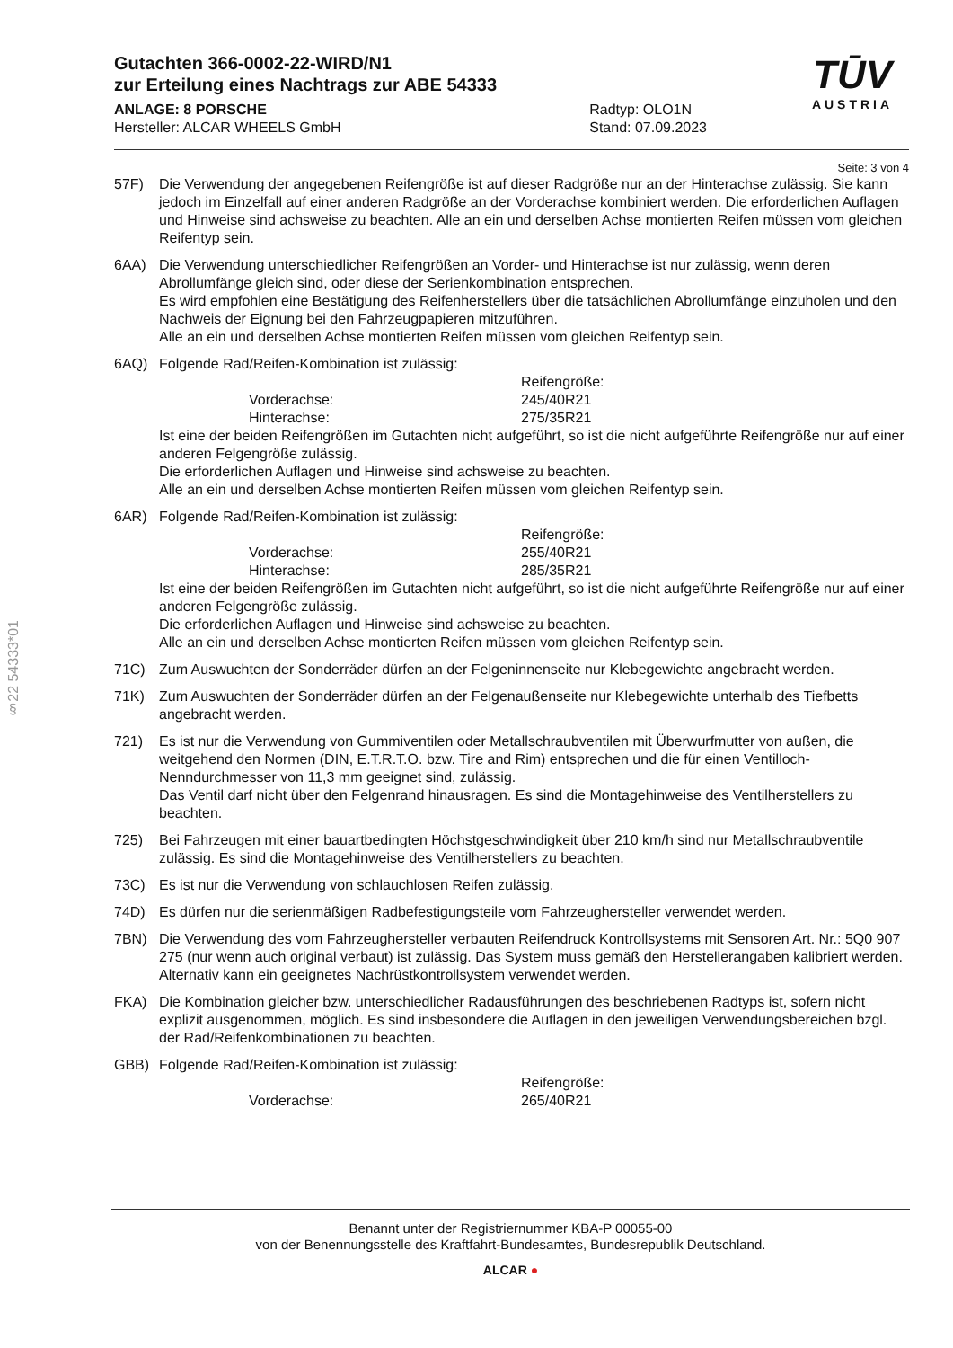§22 54333*01
Gutachten 366-0002-22-WIRD/N1
zur Erteilung eines Nachtrags zur ABE 54333
TŪV
AUSTRIA
ANLAGE: 8 PORSCHE
Hersteller: ALCAR WHEELS GmbH
Radtyp: OLO1N
Stand: 07.09.2023
Seite: 3 von 4
57F) Die Verwendung der angegebenen Reifengröße ist auf dieser Radgröße nur an der Hinterachse zulässig. Sie kann jedoch im Einzelfall auf einer anderen Radgröße an der Vorderachse kombiniert werden. Die erforderlichen Auflagen und Hinweise sind achsweise zu beachten. Alle an ein und derselben Achse montierten Reifen müssen vom gleichen Reifentyp sein.
6AA) Die Verwendung unterschiedlicher Reifengrößen an Vorder- und Hinterachse ist nur zulässig, wenn deren Abrollumfänge gleich sind, oder diese der Serienkombination entsprechen.
Es wird empfohlen eine Bestätigung des Reifenherstellers über die tatsächlichen Abrollumfänge einzuholen und den Nachweis der Eignung bei den Fahrzeugpapieren mitzuführen.
Alle an ein und derselben Achse montierten Reifen müssen vom gleichen Reifentyp sein.
6AQ) Folgende Rad/Reifen-Kombination ist zulässig:
Reifengröße: Vorderachse: 245/40R21 Hinterachse: 275/35R21
Ist eine der beiden Reifengrößen im Gutachten nicht aufgeführt, so ist die nicht aufgeführte Reifengröße nur auf einer anderen Felgengröße zulässig.
Die erforderlichen Auflagen und Hinweise sind achsweise zu beachten.
Alle an ein und derselben Achse montierten Reifen müssen vom gleichen Reifentyp sein.
6AR) Folgende Rad/Reifen-Kombination ist zulässig:
Reifengröße: Vorderachse: 255/40R21 Hinterachse: 285/35R21
Ist eine der beiden Reifengrößen im Gutachten nicht aufgeführt, so ist die nicht aufgeführte Reifengröße nur auf einer anderen Felgengröße zulässig.
Die erforderlichen Auflagen und Hinweise sind achsweise zu beachten.
Alle an ein und derselben Achse montierten Reifen müssen vom gleichen Reifentyp sein.
71C) Zum Auswuchten der Sonderräder dürfen an der Felgeninnenseite nur Klebegewichte angebracht werden.
71K) Zum Auswuchten der Sonderräder dürfen an der Felgenaußenseite nur Klebegewichte unterhalb des Tiefbetts angebracht werden.
721) Es ist nur die Verwendung von Gummiventilen oder Metallschraubventilen mit Überwurfmutter von außen, die weitgehend den Normen (DIN, E.T.R.T.O. bzw. Tire and Rim) entsprechen und die für einen Ventilloch-Nenndurchmesser von 11,3 mm geeignet sind, zulässig.
Das Ventil darf nicht über den Felgenrand hinausragen. Es sind die Montagehinweise des Ventilherstellers zu beachten.
725) Bei Fahrzeugen mit einer bauartbedingten Höchstgeschwindigkeit über 210 km/h sind nur Metallschraubventile zulässig. Es sind die Montagehinweise des Ventilherstellers zu beachten.
73C) Es ist nur die Verwendung von schlauchlosen Reifen zulässig.
74D) Es dürfen nur die serienmäßigen Radbefestigungsteile vom Fahrzeughersteller verwendet werden.
7BN) Die Verwendung des vom Fahrzeughersteller verbauten Reifendruck Kontrollsystems mit Sensoren Art. Nr.: 5Q0 907 275 (nur wenn auch original verbaut) ist zulässig. Das System muss gemäß den Herstellerangaben kalibriert werden. Alternativ kann ein geeignetes Nachrüstkontrollsystem verwendet werden.
FKA) Die Kombination gleicher bzw. unterschiedlicher Radausführungen des beschriebenen Radtyps ist, sofern nicht explizit ausgenommen, möglich. Es sind insbesondere die Auflagen in den jeweiligen Verwendungsbereichen bzgl. der Rad/Reifenkombinationen zu beachten.
GBB) Folgende Rad/Reifen-Kombination ist zulässig:
Reifengröße: Vorderachse: 265/40R21
Benannt unter der Registriernummer KBA-P 00055-00
von der Benennungsstelle des Kraftfahrt-Bundesamtes, Bundesrepublik Deutschland.
ALCAR ●